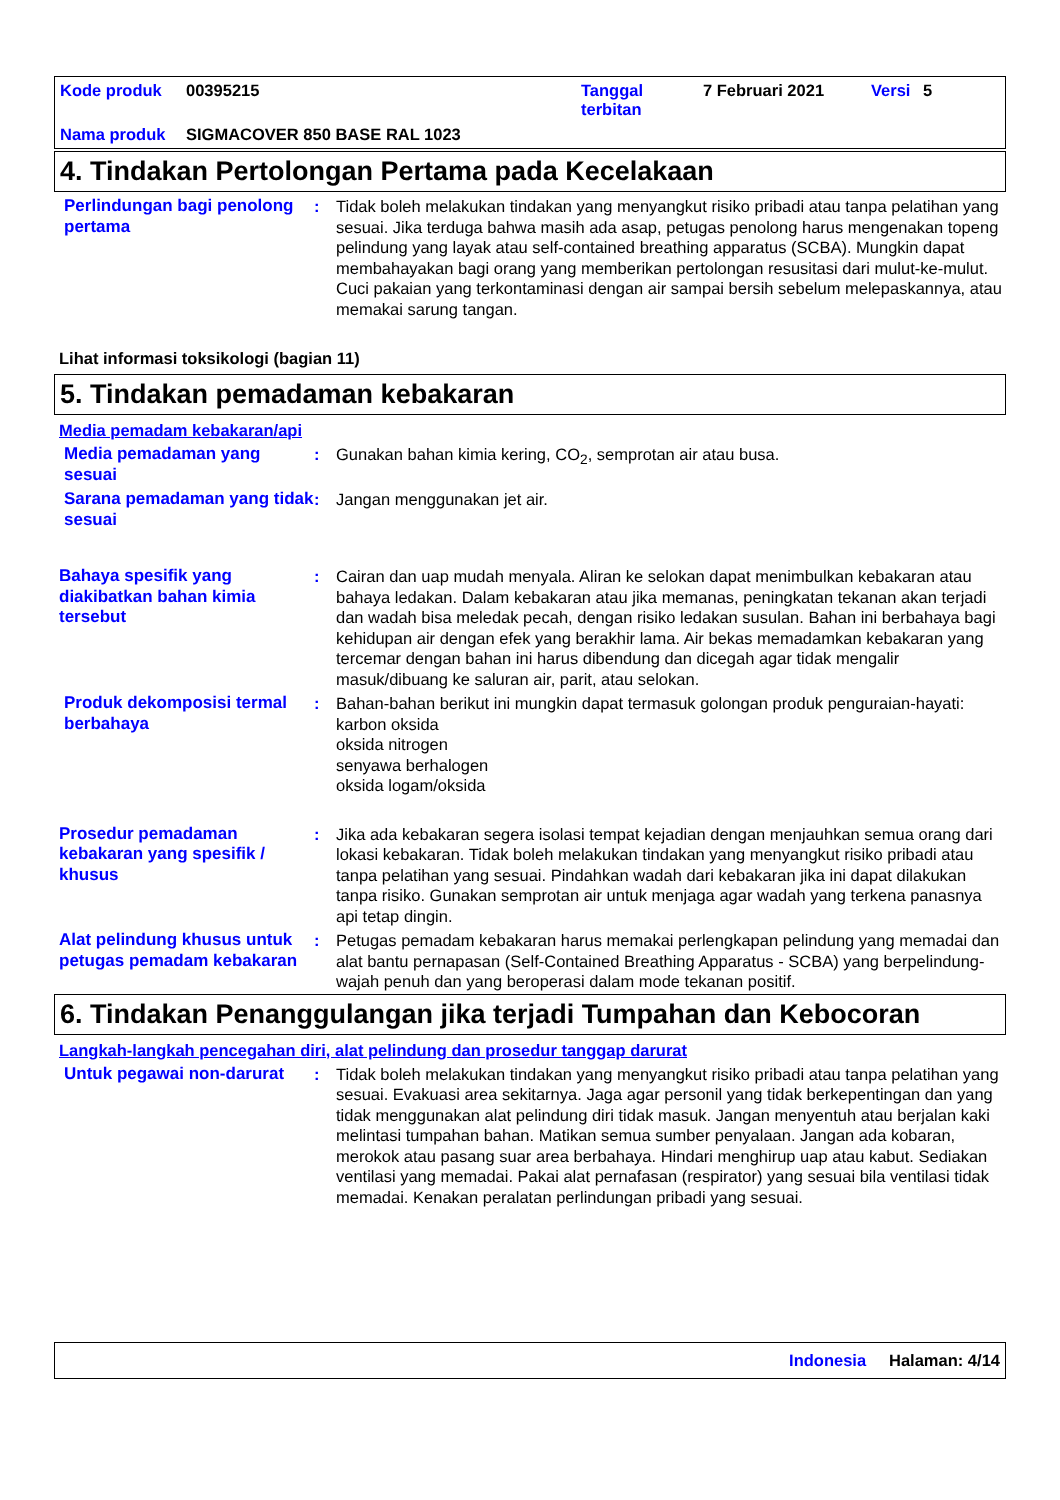Kode produk 00395215 Tanggal terbitan 7 Februari 2021 Versi 5
Nama produk SIGMACOVER 850 BASE RAL 1023
4. Tindakan Pertolongan Pertama pada Kecelakaan
Perlindungan bagi penolong pertama
: Tidak boleh melakukan tindakan yang menyangkut risiko pribadi atau tanpa pelatihan yang sesuai. Jika terduga bahwa masih ada asap, petugas penolong harus mengenakan topeng pelindung yang layak atau self-contained breathing apparatus (SCBA). Mungkin dapat membahayakan bagi orang yang memberikan pertolongan resusitasi dari mulut-ke-mulut. Cuci pakaian yang terkontaminasi dengan air sampai bersih sebelum melepaskannya, atau memakai sarung tangan.
Lihat informasi toksikologi (bagian 11)
5. Tindakan pemadaman kebakaran
Media pemadam kebakaran/api
Media pemadaman yang sesuai
: Gunakan bahan kimia kering, CO<sub>2</sub>, semprotan air atau busa.
Sarana pemadaman yang tidak sesuai
: Jangan menggunakan jet air.
Bahaya spesifik yang diakibatkan bahan kimia tersebut
: Cairan dan uap mudah menyala. Aliran ke selokan dapat menimbulkan kebakaran atau bahaya ledakan. Dalam kebakaran atau jika memanas, peningkatan tekanan akan terjadi dan wadah bisa meledak pecah, dengan risiko ledakan susulan. Bahan ini berbahaya bagi kehidupan air dengan efek yang berakhir lama. Air bekas memadamkan kebakaran yang tercemar dengan bahan ini harus dibendung dan dicegah agar tidak mengalir masuk/dibuang ke saluran air, parit, atau selokan.
Produk dekomposisi termal berbahaya
: Bahan-bahan berikut ini mungkin dapat termasuk golongan produk penguraian-hayati:
karbon oksida
oksida nitrogen
senyawa berhalogen
oksida logam/oksida
Prosedur pemadaman kebakaran yang spesifik / khusus
: Jika ada kebakaran segera isolasi tempat kejadian dengan menjauhkan semua orang dari lokasi kebakaran. Tidak boleh melakukan tindakan yang menyangkut risiko pribadi atau tanpa pelatihan yang sesuai. Pindahkan wadah dari kebakaran jika ini dapat dilakukan tanpa risiko. Gunakan semprotan air untuk menjaga agar wadah yang terkena panasnya api tetap dingin.
Alat pelindung khusus untuk petugas pemadam kebakaran
: Petugas pemadam kebakaran harus memakai perlengkapan pelindung yang memadai dan alat bantu pernapasan (Self-Contained Breathing Apparatus - SCBA) yang berpelindung-wajah penuh dan yang beroperasi dalam mode tekanan positif.
6. Tindakan Penanggulangan jika terjadi Tumpahan dan Kebocoran
Langkah-langkah pencegahan diri, alat pelindung dan prosedur tanggap darurat
Untuk pegawai non-darurat
: Tidak boleh melakukan tindakan yang menyangkut risiko pribadi atau tanpa pelatihan yang sesuai. Evakuasi area sekitarnya. Jaga agar personil yang tidak berkepentingan dan yang tidak menggunakan alat pelindung diri tidak masuk. Jangan menyentuh atau berjalan kaki melintasi tumpahan bahan. Matikan semua sumber penyalaan. Jangan ada kobaran, merokok atau pasang suar area berbahaya. Hindari menghirup uap atau kabut. Sediakan ventilasi yang memadai. Pakai alat pernafasan (respirator) yang sesuai bila ventilasi tidak memadai. Kenakan peralatan perlindungan pribadi yang sesuai.
Indonesia Halaman: 4/14